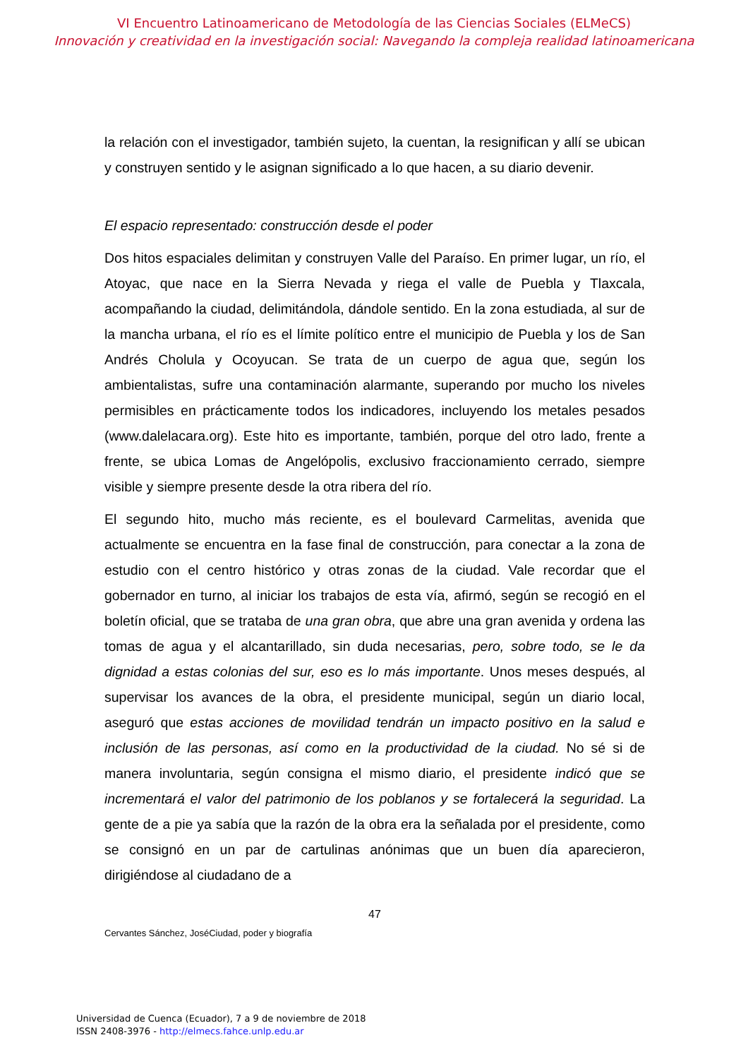VI Encuentro Latinoamericano de Metodología de las Ciencias Sociales (ELMeCS)
Innovación y creatividad en la investigación social: Navegando la compleja realidad latinoamericana
la relación con el investigador, también sujeto, la cuentan, la resignifican y allí se ubican y construyen sentido y le asignan significado a lo que hacen, a su diario devenir.
El espacio representado: construcción desde el poder
Dos hitos espaciales delimitan y construyen Valle del Paraíso. En primer lugar, un río, el Atoyac, que nace en la Sierra Nevada y riega el valle de Puebla y Tlaxcala, acompañando la ciudad, delimitándola, dándole sentido. En la zona estudiada, al sur de la mancha urbana, el río es el límite político entre el municipio de Puebla y los de San Andrés Cholula y Ocoyucan. Se trata de un cuerpo de agua que, según los ambientalistas, sufre una contaminación alarmante, superando por mucho los niveles permisibles en prácticamente todos los indicadores, incluyendo los metales pesados (www.dalelacara.org). Este hito es importante, también, porque del otro lado, frente a frente, se ubica Lomas de Angelópolis, exclusivo fraccionamiento cerrado, siempre visible y siempre presente desde la otra ribera del río.
El segundo hito, mucho más reciente, es el boulevard Carmelitas, avenida que actualmente se encuentra en la fase final de construcción, para conectar a la zona de estudio con el centro histórico y otras zonas de la ciudad. Vale recordar que el gobernador en turno, al iniciar los trabajos de esta vía, afirmó, según se recogió en el boletín oficial, que se trataba de una gran obra, que abre una gran avenida y ordena las tomas de agua y el alcantarillado, sin duda necesarias, pero, sobre todo, se le da dignidad a estas colonias del sur, eso es lo más importante. Unos meses después, al supervisar los avances de la obra, el presidente municipal, según un diario local, aseguró que estas acciones de movilidad tendrán un impacto positivo en la salud e inclusión de las personas, así como en la productividad de la ciudad. No sé si de manera involuntaria, según consigna el mismo diario, el presidente indicó que se incrementará el valor del patrimonio de los poblanos y se fortalecerá la seguridad. La gente de a pie ya sabía que la razón de la obra era la señalada por el presidente, como se consignó en un par de cartulinas anónimas que un buen día aparecieron, dirigiéndose al ciudadano de a
47
Cervantes Sánchez, JoséCiudad, poder y biografía
Universidad de Cuenca (Ecuador), 7 a 9 de noviembre de 2018
ISSN 2408-3976 - http://elmecs.fahce.unlp.edu.ar